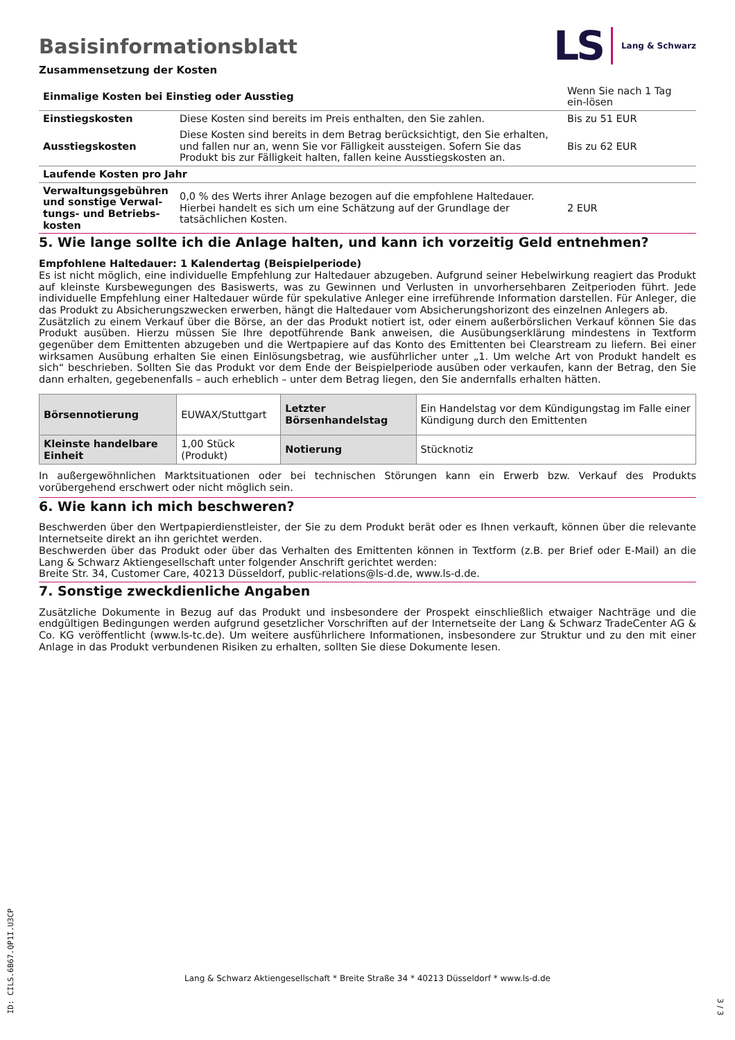Basisinformationsblatt
LS Lang & Schwarz
Zusammensetzung der Kosten
| Einmalige Kosten bei Einstieg oder Ausstieg | | Wenn Sie nach 1 Tag ein-lösen |
| Einstiegskosten | Diese Kosten sind bereits im Preis enthalten, den Sie zahlen. | Bis zu 51 EUR |
| Ausstiegskosten | Diese Kosten sind bereits in dem Betrag berücksichtigt, den Sie erhalten, und fallen nur an, wenn Sie vor Fälligkeit aussteigen. Sofern Sie das Produkt bis zur Fälligkeit halten, fallen keine Ausstiegskosten an. | Bis zu 62 EUR |
| Laufende Kosten pro Jahr | | |
| Verwaltungsgebühren und sonstige Verwal-tungs- und Betriebs-kosten | 0,0 % des Werts ihrer Anlage bezogen auf die empfohlene Haltedauer. Hierbei handelt es sich um eine Schätzung auf der Grundlage der tatsächlichen Kosten. | 2 EUR |
5. Wie lange sollte ich die Anlage halten, und kann ich vorzeitig Geld entnehmen?
Empfohlene Haltedauer: 1 Kalendertag (Beispielperiode)
Es ist nicht möglich, eine individuelle Empfehlung zur Haltedauer abzugeben. Aufgrund seiner Hebelwirkung reagiert das Produkt auf kleinste Kursbewegungen des Basiswerts, was zu Gewinnen und Verlusten in unvorhersehbaren Zeitperioden führt. Jede individuelle Empfehlung einer Haltedauer würde für spekulative Anleger eine irreführende Information darstellen. Für Anleger, die das Produkt zu Absicherungszwecken erwerben, hängt die Haltedauer vom Absicherungshorizont des einzelnen Anlegers ab.
Zusätzlich zu einem Verkauf über die Börse, an der das Produkt notiert ist, oder einem außerbörslichen Verkauf können Sie das Produkt ausüben. Hierzu müssen Sie Ihre depotführende Bank anweisen, die Ausübungserklärung mindestens in Textform gegenüber dem Emittenten abzugeben und die Wertpapiere auf das Konto des Emittenten bei Clearstream zu liefern. Bei einer wirksamen Ausübung erhalten Sie einen Einlösungsbetrag, wie ausführlicher unter „1. Um welche Art von Produkt handelt es sich“ beschrieben. Sollten Sie das Produkt vor dem Ende der Beispielperiode ausüben oder verkaufen, kann der Betrag, den Sie dann erhalten, gegebenenfalls – auch erheblich – unter dem Betrag liegen, den Sie andernfalls erhalten hätten.
| Börsennotierung | EUWAX/Stuttgart | Letzter Börsenhandelstag | Ein Handelstag vor dem Kündigungstag im Falle einer Kündigung durch den Emittenten |
| Kleinste handelbare Einheit | 1,00 Stück (Produkt) | Notierung | Stücknotiz |
In außergewöhnlichen Marktsituationen oder bei technischen Störungen kann ein Erwerb bzw. Verkauf des Produkts vorübergehend erschwert oder nicht möglich sein.
6. Wie kann ich mich beschweren?
Beschwerden über den Wertpapierdienstleister, der Sie zu dem Produkt berät oder es Ihnen verkauft, können über die relevante Internetseite direkt an ihn gerichtet werden.
Beschwerden über das Produkt oder über das Verhalten des Emittenten können in Textform (z.B. per Brief oder E-Mail) an die Lang & Schwarz Aktiengesellschaft unter folgender Anschrift gerichtet werden:
Breite Str. 34, Customer Care, 40213 Düsseldorf, public-relations@ls-d.de, www.ls-d.de.
7. Sonstige zweckdienliche Angaben
Zusätzliche Dokumente in Bezug auf das Produkt und insbesondere der Prospekt einschließlich etwaiger Nachträge und die endgültigen Bedingungen werden aufgrund gesetzlicher Vorschriften auf der Internetseite der Lang & Schwarz TradeCenter AG & Co. KG veröffentlicht (www.ls-tc.de). Um weitere ausführlichere Informationen, insbesondere zur Struktur und zu den mit einer Anlage in das Produkt verbundenen Risiken zu erhalten, sollten Sie diese Dokumente lesen.
ID: CILS.6B67.QP1I.U3CP
Lang & Schwarz Aktiengesellschaft * Breite Straße 34 * 40213 Düsseldorf * www.ls-d.de
3 / 3